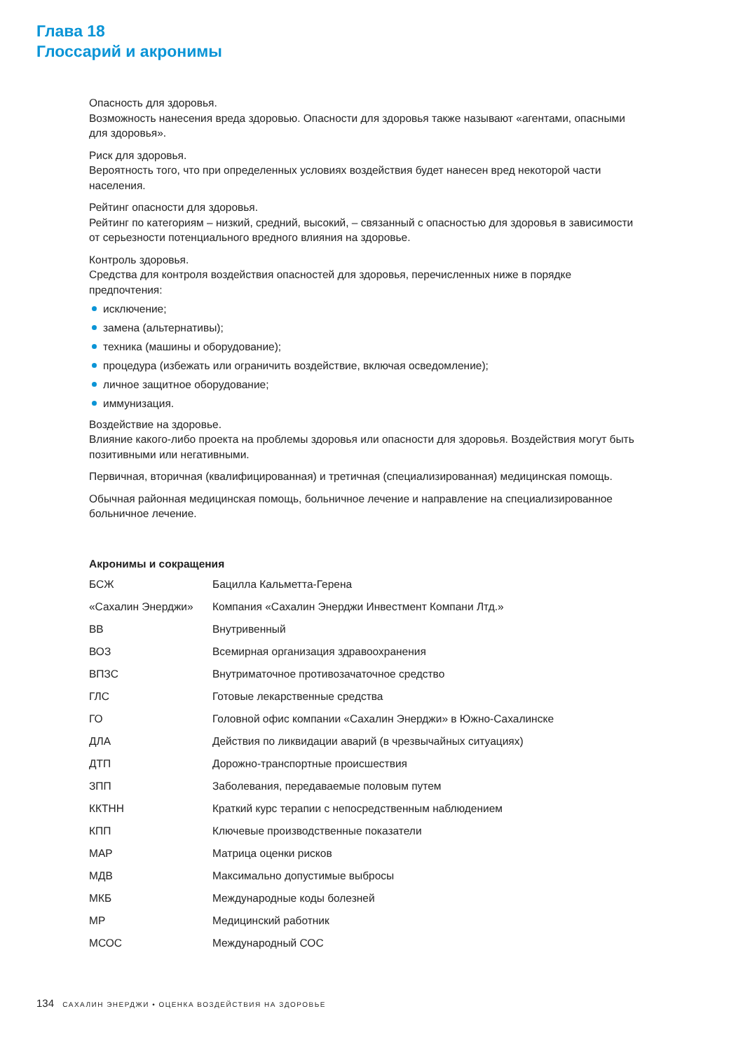Глава 18
Глоссарий и акронимы
Опасность для здоровья.
Возможность нанесения вреда здоровью. Опасности для здоровья также называют «агентами, опасными для здоровья».
Риск для здоровья.
Вероятность того, что при определенных условиях воздействия будет нанесен вред некоторой части населения.
Рейтинг опасности для здоровья.
Рейтинг по категориям – низкий, средний, высокий, – связанный с опасностью для здоровья в зависимости от серьезности потенциального вредного влияния на здоровье.
Контроль здоровья.
Средства для контроля воздействия опасностей для здоровья, перечисленных ниже в порядке предпочтения:
исключение;
замена (альтернативы);
техника (машины и оборудование);
процедура (избежать или ограничить воздействие, включая осведомление);
личное защитное оборудование;
иммунизация.
Воздействие на здоровье.
Влияние какого-либо проекта на проблемы здоровья или опасности для здоровья. Воздействия могут быть позитивными или негативными.
Первичная, вторичная (квалифицированная) и третичная (специализированная) медицинская помощь.
Обычная районная медицинская помощь, больничное лечение и направление на специализированное больничное лечение.
Акронимы и сокращения
| БСЖ | Бацилла Кальметта-Герена |
| «Сахалин Энерджи» | Компания «Сахалин Энерджи Инвестмент Компани Лтд.» |
| ВВ | Внутривенный |
| ВОЗ | Всемирная организация здравоохранения |
| ВПЗС | Внутриматочное противозачаточное средство |
| ГЛС | Готовые лекарственные средства |
| ГО | Головной офис компании «Сахалин Энерджи» в Южно-Сахалинске |
| ДЛА | Действия по ликвидации аварий (в чрезвычайных ситуациях) |
| ДТП | Дорожно-транспортные происшествия |
| ЗПП | Заболевания, передаваемые половым путем |
| ККТНН | Краткий курс терапии с непосредственным наблюдением |
| КПП | Ключевые производственные показатели |
| МАР | Матрица оценки рисков |
| МДВ | Максимально допустимые выбросы |
| МКБ | Международные коды болезней |
| МР | Медицинский работник |
| МСОС | Международный СОС |
134 САХАЛИН ЭНЕРДЖИ • ОЦЕНКА ВОЗДЕЙСТВИЯ НА ЗДОРОВЬЕ